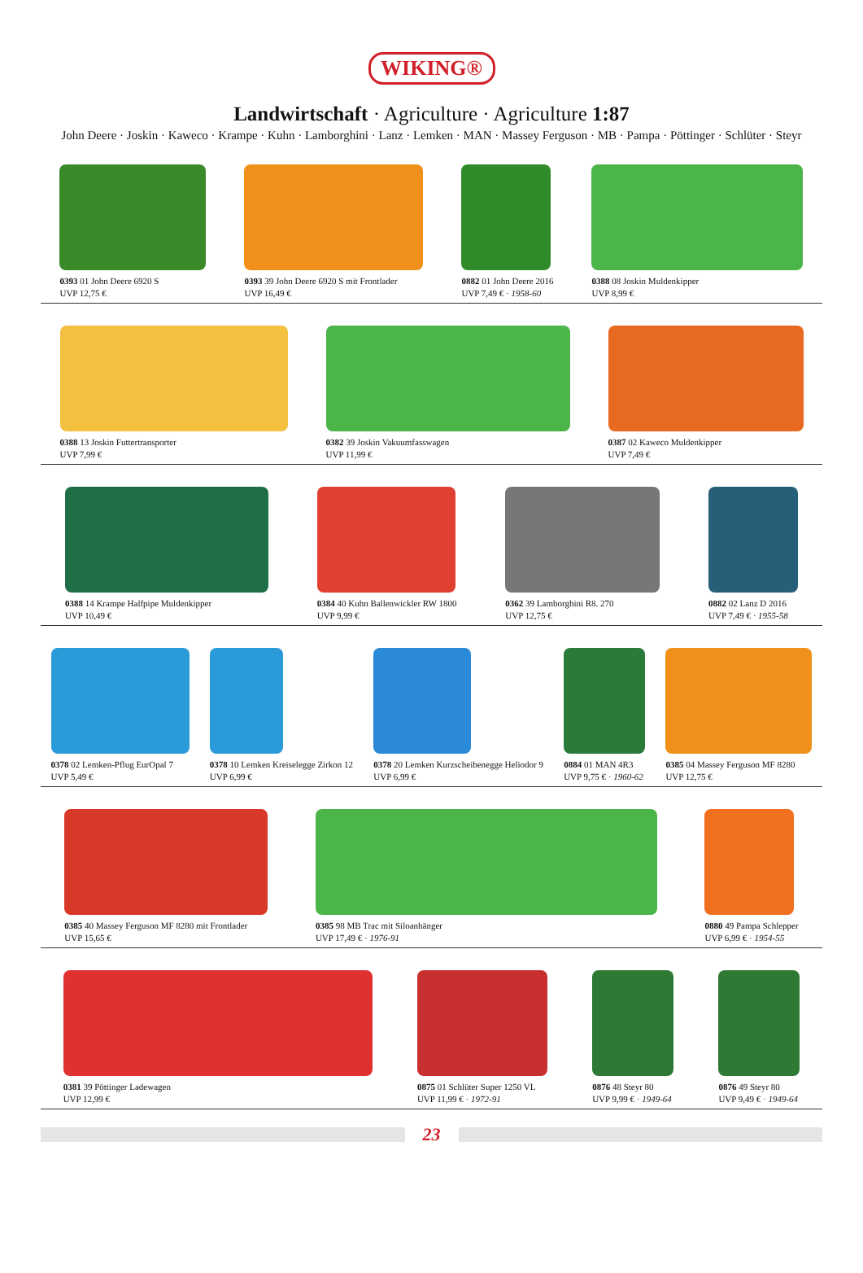WIKING®
Landwirtschaft · Agriculture · Agriculture 1:87
John Deere · Joskin · Kaweco · Krampe · Kuhn · Lamborghini · Lanz · Lemken · MAN · Massey Ferguson · MB · Pampa · Pöttinger · Schlüter · Steyr
0393 01 John Deere 6920 S
UVP 12,75 €
0393 39 John Deere 6920 S mit Frontlader
UVP 16,49 €
0882 01 John Deere 2016
UVP 7,49 € · 1958-60
0388 08 Joskin Muldenkipper
UVP 8,99 €
0388 13 Joskin Futtertransporter
UVP 7,99 €
0382 39 Joskin Vakuumfasswagen
UVP 11,99 €
0387 02 Kaweco Muldenkipper
UVP 7,49 €
0388 14 Krampe Halfpipe Muldenkipper
UVP 10,49 €
0384 40 Kuhn Ballenwickler RW 1800
UVP 9,99 €
0362 39 Lamborghini R8. 270
UVP 12,75 €
0882 02 Lanz D 2016
UVP 7,49 € · 1955-58
0378 02 Lemken-Pflug EurOpal 7
UVP 5,49 €
0378 10 Lemken Kreiselegge Zirkon 12
UVP 6,99 €
0378 20 Lemken Kurzscheibenegge Heliodor 9
UVP 6,99 €
0884 01 MAN 4R3
UVP 9,75 € · 1960-62
0385 04 Massey Ferguson MF 8280
UVP 12,75 €
0385 40 Massey Ferguson MF 8280 mit Frontlader
UVP 15,65 €
0385 98 MB Trac mit Siloanhänger
UVP 17,49 € · 1976-91
0880 49 Pampa Schlepper
UVP 6,99 € · 1954-55
0381 39 Pöttinger Ladewagen
UVP 12,99 €
0875 01 Schlüter Super 1250 VL
UVP 11,99 € · 1972-91
0876 48 Steyr 80
UVP 9,99 € · 1949-64
0876 49 Steyr 80
UVP 9,49 € · 1949-64
23